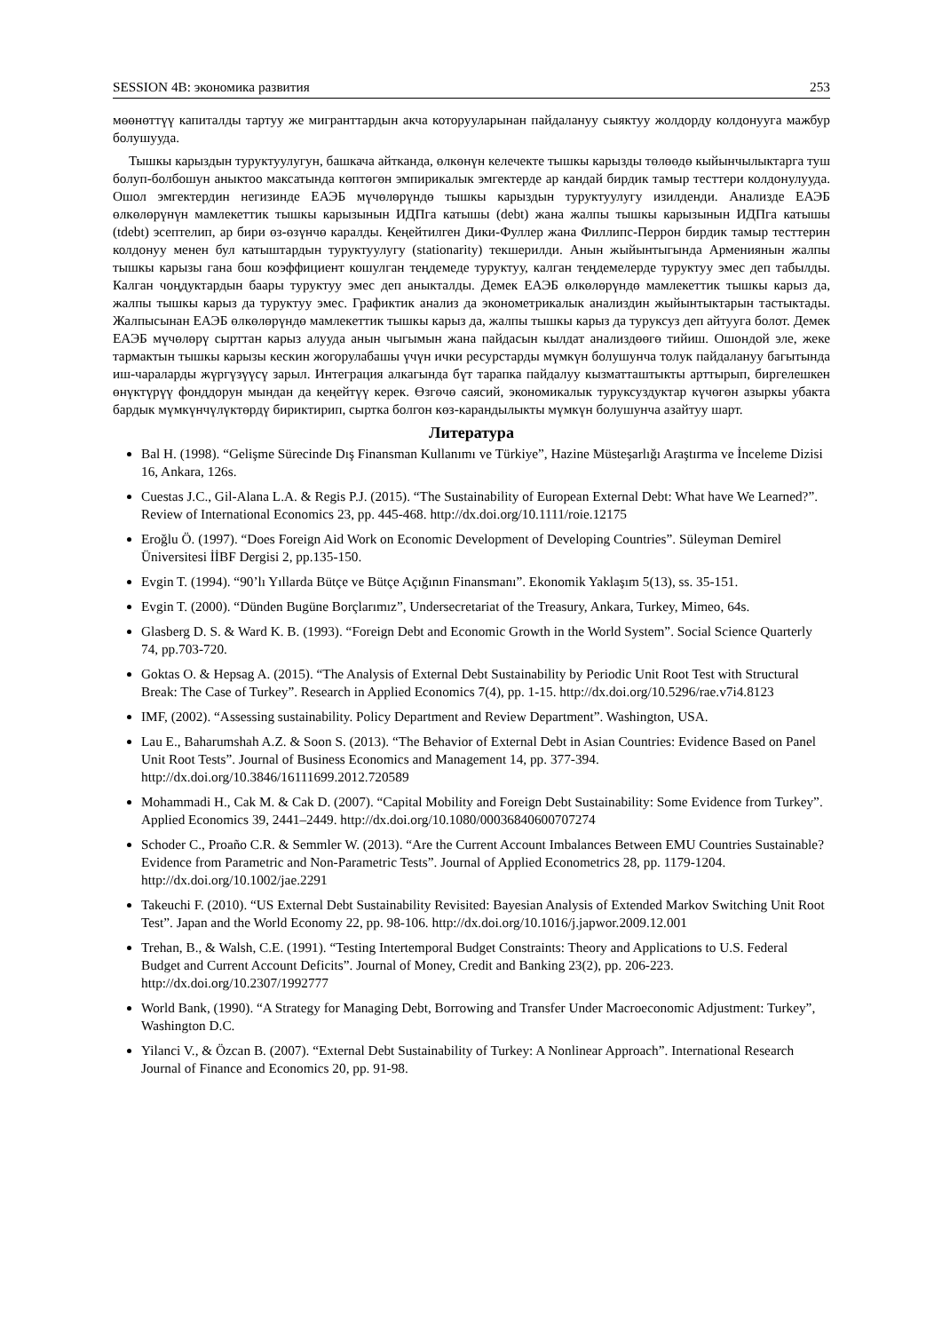SESSION 4B: экономика развития 253
мөөнөттүү капиталды тартуу же мигранттардын акча которууларынан пайдалануу сыяктуу жолдорду колдонууга мажбур болушууда.
Тышкы карыздын туруктуулугун, башкача айтканда, өлкөнүн келечекте тышкы карызды төлөөдө кыйынчылыктарга туш болуп-болбошун аныктоо максатында көптөгөн эмпирикалык эмгектерде ар кандай бирдик тамыр тесттери колдонулууда. Ошол эмгектердин негизинде ЕАЭБ мүчөлөрүндө тышкы карыздын туруктуулугу изилденди. Анализде ЕАЭБ өлкөлөрүнүн мамлекеттик тышкы карызынын ИДПга катышы (debt) жана жалпы тышкы карызынын ИДПга катышы (tdebt) эсептелип, ар бири өз-өзүнчө каралды. Кеңейтилген Дики-Фуллер жана Филлипс-Перрон бирдик тамыр тесттерин колдонуу менен бул катыштардын туруктуулугу (stationarity) текшерилди. Анын жыйынтыгында Армениянын жалпы тышкы карызы гана бош коэффициент кошулган теңдемеде туруктуу, калган теңдемелерде туруктуу эмес деп табылды. Калган чоңдуктардын баары туруктуу эмес деп аныкталды. Демек ЕАЭБ өлкөлөрүндө мамлекеттик тышкы карыз да, жалпы тышкы карыз да туруктуу эмес. Графиктик анализ да эконометрикалык анализдин жыйынтыктарын тастыктады. Жалпысынан ЕАЭБ өлкөлөрүндө мамлекеттик тышкы карыз да, жалпы тышкы карыз да туруксуз деп айтууга болот. Демек ЕАЭБ мүчөлөрү сырттан карыз алууда анын чыгымын жана пайдасын кылдат анализдөөгө тийиш. Ошондой эле, жеке тармактын тышкы карызы кескин жогорулабашы үчүн ички ресурстарды мүмкүн болушунча толук пайдалануу багытында иш-чараларды жүргүзүүсү зарыл. Интеграция алкагында бүт тарапка пайдалуу кызматташтыкты арттырып, биргелешкен өнүктүрүү фонддорун мындан да кеңейтүү керек. Өзгөчө саясий, экономикалык туруксуздуктар күчөгөн азыркы убакта бардык мүмкүнчүлүктөрдү бириктирип, сыртка болгон көз-карандылыкты мүмкүн болушунча азайтуу шарт.
Литература
Bal H. (1998). “Gelişme Sürecinde Dış Finansman Kullanımı ve Türkiye”, Hazine Müsteşarlığı Araştırma ve İnceleme Dizisi 16, Ankara, 126s.
Cuestas J.C., Gil-Alana L.A. & Regis P.J. (2015). “The Sustainability of European External Debt: What have We Learned?”. Review of International Economics 23, pp. 445-468. http://dx.doi.org/10.1111/roie.12175
Eroğlu Ö. (1997). “Does Foreign Aid Work on Economic Development of Developing Countries”. Süleyman Demirel Üniversitesi İİBF Dergisi 2, pp.135-150.
Evgin T. (1994). “90’lı Yıllarda Bütçe ve Bütçe Açığının Finansmanı”. Ekonomik Yaklaşım 5(13), ss. 35-151.
Evgin T. (2000). “Dünden Bugüne Borçlarımız”, Undersecretariat of the Treasury, Ankara, Turkey, Mimeo, 64s.
Glasberg D. S. & Ward K. B. (1993). “Foreign Debt and Economic Growth in the World System”. Social Science Quarterly 74, pp.703-720.
Goktas O. & Hepsag A. (2015). “The Analysis of External Debt Sustainability by Periodic Unit Root Test with Structural Break: The Case of Turkey”. Research in Applied Economics 7(4), pp. 1-15. http://dx.doi.org/10.5296/rae.v7i4.8123
IMF, (2002). “Assessing sustainability. Policy Department and Review Department”. Washington, USA.
Lau E., Baharumshah A.Z. & Soon S. (2013). “The Behavior of External Debt in Asian Countries: Evidence Based on Panel Unit Root Tests”. Journal of Business Economics and Management 14, pp. 377-394. http://dx.doi.org/10.3846/16111699.2012.720589
Mohammadi H., Cak M. & Cak D. (2007). “Capital Mobility and Foreign Debt Sustainability: Some Evidence from Turkey”. Applied Economics 39, 2441–2449. http://dx.doi.org/10.1080/00036840600707274
Schoder C., Proaño C.R. & Semmler W. (2013). “Are the Current Account Imbalances Between EMU Countries Sustainable? Evidence from Parametric and Non-Parametric Tests”. Journal of Applied Econometrics 28, pp. 1179-1204. http://dx.doi.org/10.1002/jae.2291
Takeuchi F. (2010). “US External Debt Sustainability Revisited: Bayesian Analysis of Extended Markov Switching Unit Root Test”. Japan and the World Economy 22, pp. 98-106. http://dx.doi.org/10.1016/j.japwor.2009.12.001
Trehan, B., & Walsh, C.E. (1991). “Testing Intertemporal Budget Constraints: Theory and Applications to U.S. Federal Budget and Current Account Deficits”. Journal of Money, Credit and Banking 23(2), pp. 206-223. http://dx.doi.org/10.2307/1992777
World Bank, (1990). “A Strategy for Managing Debt, Borrowing and Transfer Under Macroeconomic Adjustment: Turkey”, Washington D.C.
Yilanci V., & Özcan B. (2007). “External Debt Sustainability of Turkey: A Nonlinear Approach”. International Research Journal of Finance and Economics 20, pp. 91-98.